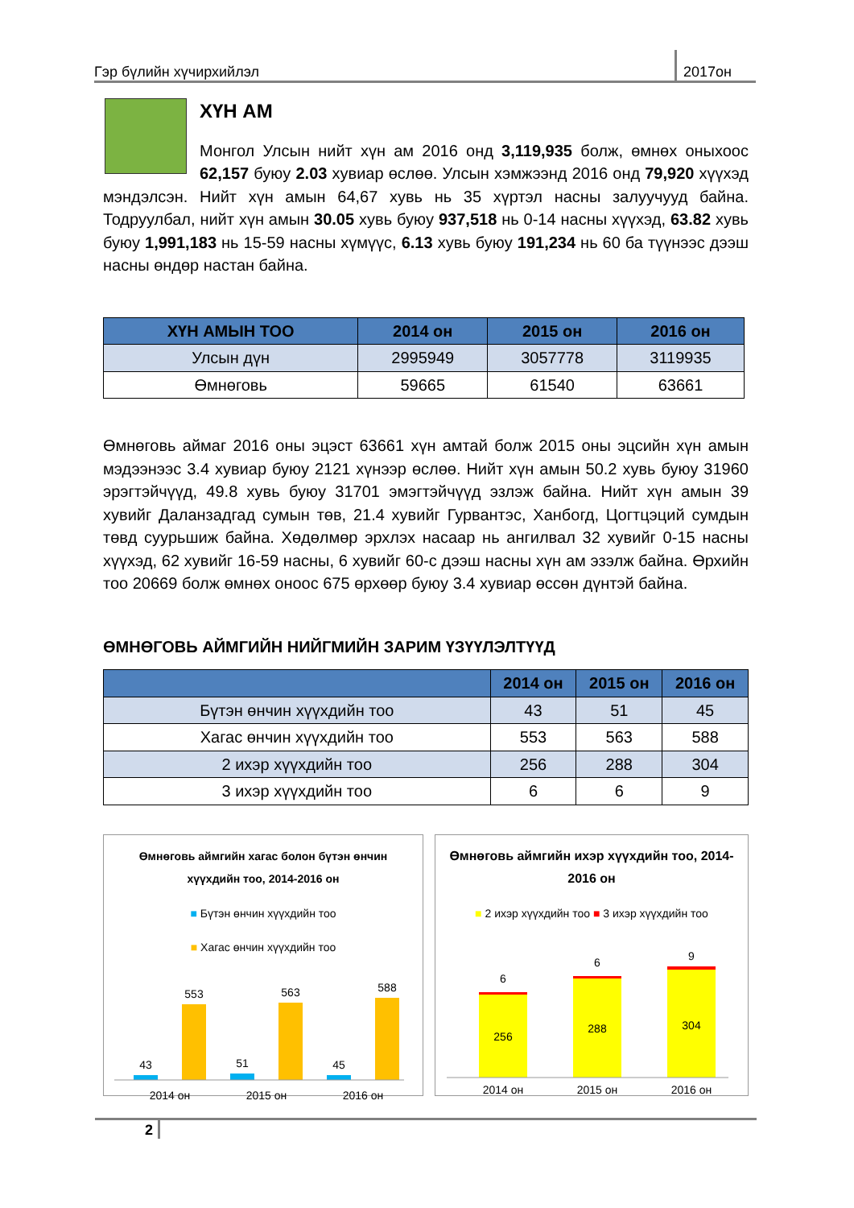Гэр бүлийн хүчирхийлэл 2017он
ХҮН АМ
Монгол Улсын нийт хүн ам 2016 онд 3,119,935 болж, өмнөх оныхоос 62,157 буюу 2.03 хувиар өслөө. Улсын хэмжээнд 2016 онд 79,920 хүүхэд мэндэлсэн. Нийт хүн амын 64,67 хувь нь 35 хүртэл насны залуучууд байна. Тодруулбал, нийт хүн амын 30.05 хувь буюу 937,518 нь 0-14 насны хүүхэд, 63.82 хувь буюу 1,991,183 нь 15-59 насны хүмүүс, 6.13 хувь буюу 191,234 нь 60 ба түүнээс дээш насны өндөр настан байна.
| ХҮН АМЫН ТОО | 2014 он | 2015 он | 2016 он |
| --- | --- | --- | --- |
| Улсын дүн | 2995949 | 3057778 | 3119935 |
| Өмнөговь | 59665 | 61540 | 63661 |
Өмнөговь аймаг 2016 оны эцэст 63661 хүн амтай болж 2015 оны эцсийн хүн амын мэдээнээс 3.4 хувиар буюу 2121 хүнээр өслөө. Нийт хүн амын 50.2 хувь буюу 31960 эрэгтэйчүүд, 49.8 хувь буюу 31701 эмэгтэйчүүд эзлэж байна. Нийт хүн амын 39 хувийг Даланзадгад сумын төв, 21.4 хувийг Гурвантэс, Ханбогд, Цогтцэций сумдын төвд суурьшиж байна. Хөдөлмөр эрхлэх насаар нь ангилвал 32 хувийг 0-15 насны хүүхэд, 62 хувийг 16-59 насны, 6 хувийг 60-с дээш насны хүн ам эзэлж байна. Өрхийн тоо 20669 болж өмнөх оноос 675 өрхөөр буюу 3.4 хувиар өссөн дүнтэй байна.
ӨМНӨГОВЬ АЙМГИЙН НИЙГМИЙН ЗАРИМ ҮЗҮҮЛЭЛТҮҮД
| | 2014 он | 2015 он | 2016 он |
| --- | --- | --- | --- |
| Бүтэн өнчин хүүхдийн тоо | 43 | 51 | 45 |
| Хагас өнчин хүүхдийн тоо | 553 | 563 | 588 |
| 2 ихэр хүүхдийн тоо | 256 | 288 | 304 |
| 3 ихэр хүүхдийн тоо | 6 | 6 | 9 |
Өмнөговь аймгийн хагас болон бүтэн өнчин хүүхдийн тоо, 2014-2016 он
■ Бүтэн өнчин хүүхдийн тоо
■ Хагас өнчин хүүхдийн тоо
43
553
51
563
45
588
2014 он
2015 он
2016 он
Өмнөговь аймгийн ихэр хүүхдийн тоо, 2014-2016 он
■ 2 ихэр хүүхдийн тоо ■ 3 ихэр хүүхдийн тоо
256
6
288
6
304
9
2014 он
2015 он
2016 он
2